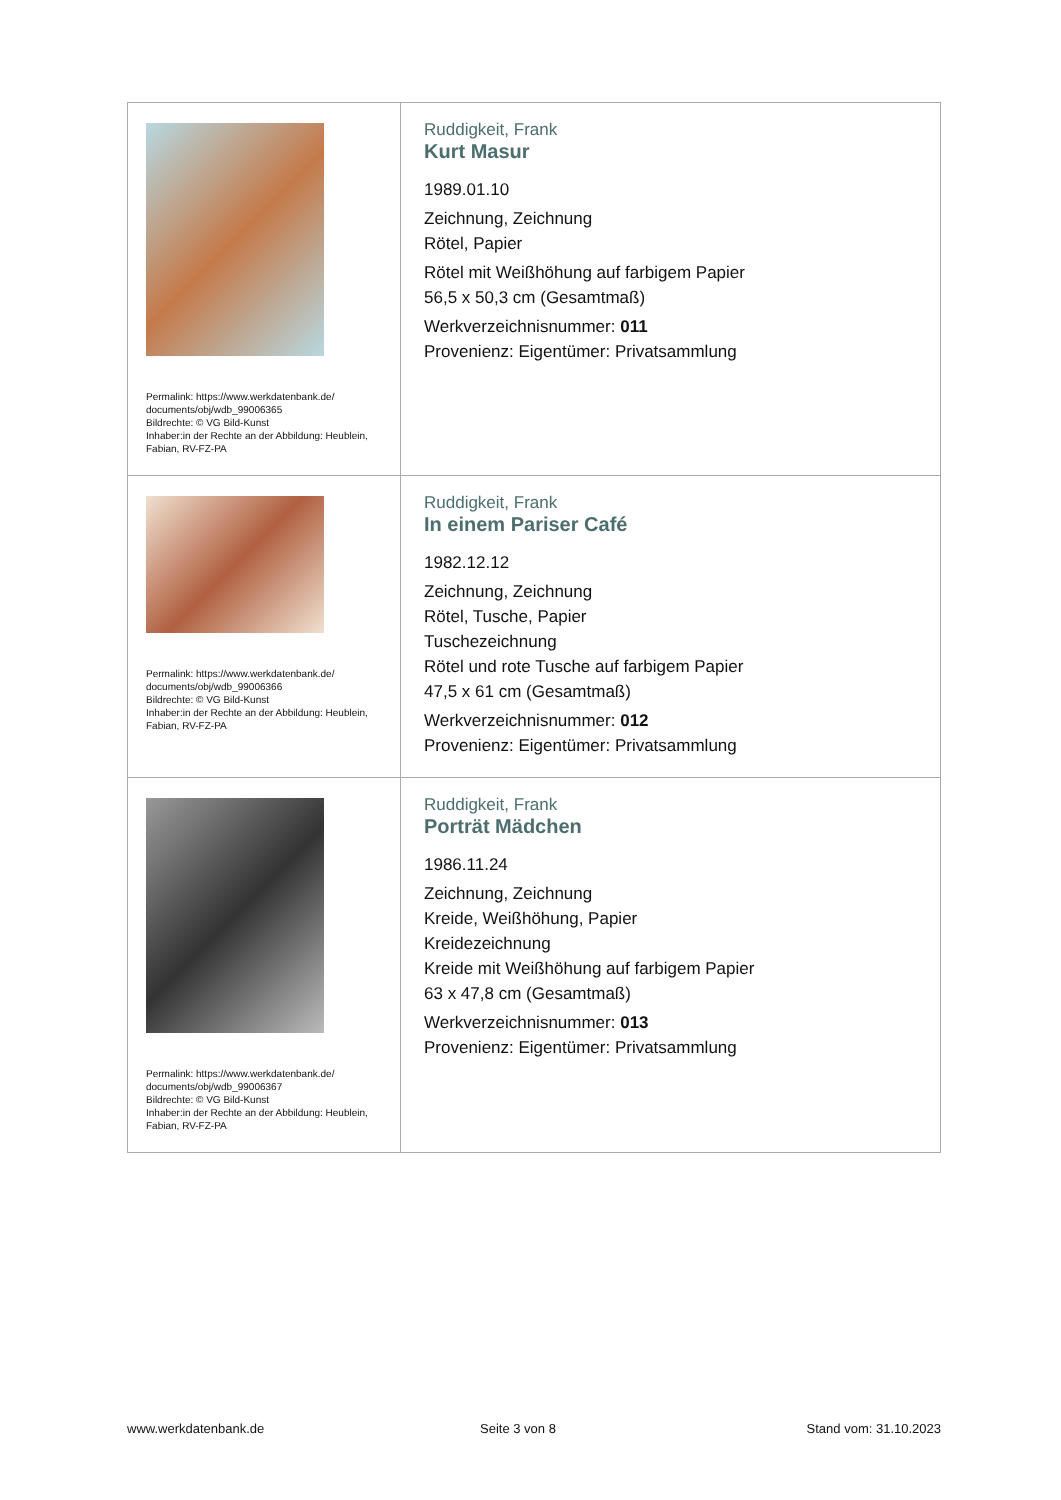| Permalink: https://www.werkdatenbank.de/ documents/obj/wdb_99006365 Bildrechte: © VG Bild-Kunst Inhaber:in der Rechte an der Abbildung: Heublein, Fabian, RV-FZ-PA | Ruddigkeit, Frank Kurt Masur 1989.01.10 Zeichnung, Zeichnung Rötel, Papier Rötel mit Weißhöhung auf farbigem Papier 56,5 x 50,3 cm (Gesamtmaß) Werkverzeichnisnummer: 011 Provenienz: Eigentümer: Privatsammlung |
| Permalink: https://www.werkdatenbank.de/ documents/obj/wdb_99006366 Bildrechte: © VG Bild-Kunst Inhaber:in der Rechte an der Abbildung: Heublein, Fabian, RV-FZ-PA | Ruddigkeit, Frank In einem Pariser Café 1982.12.12 Zeichnung, Zeichnung Rötel, Tusche, Papier Tuschezeichnung Rötel und rote Tusche auf farbigem Papier 47,5 x 61 cm (Gesamtmaß) Werkverzeichnisnummer: 012 Provenienz: Eigentümer: Privatsammlung |
| Permalink: https://www.werkdatenbank.de/ documents/obj/wdb_99006367 Bildrechte: © VG Bild-Kunst Inhaber:in der Rechte an der Abbildung: Heublein, Fabian, RV-FZ-PA | Ruddigkeit, Frank Porträt Mädchen 1986.11.24 Zeichnung, Zeichnung Kreide, Weißhöhung, Papier Kreidezeichnung Kreide mit Weißhöhung auf farbigem Papier 63 x 47,8 cm (Gesamtmaß) Werkverzeichnisnummer: 013 Provenienz: Eigentümer: Privatsammlung |
www.werkdatenbank.de Seite 3 von 8 Stand vom: 31.10.2023